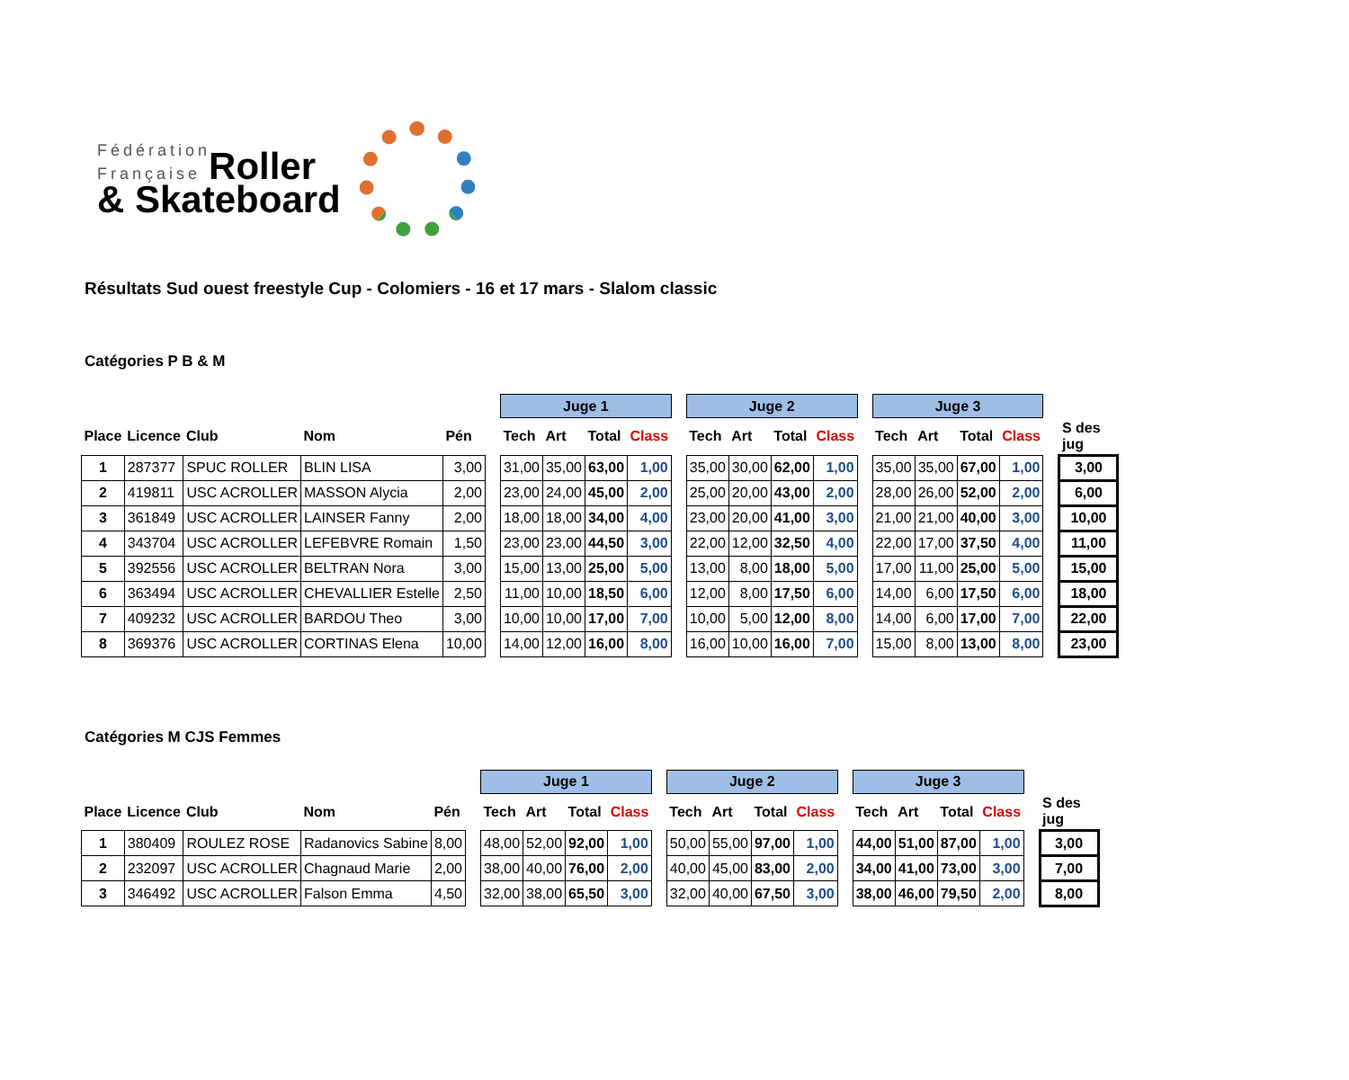Fédération
Française Roller
& Skateboard
Résultats Sud ouest freestyle Cup - Colomiers - 16 et 17 mars - Slalom classic
Catégories P B & M
| | | | | | | Juge 1 | | | | | Juge 2 | | | | | Juge 3 | | | | | |
| --- | --- | --- | --- | --- | --- | --- | --- | --- | --- | --- | --- | --- | --- | --- | --- | --- | --- | --- | --- | --- | --- |
| Place | Licence | Club | Nom | Pén | | Tech | Art | Total | Class | | Tech | Art | Total | Class | | Tech | Art | Total | Class | | S des jug |
| 1 | 287377 | SPUC ROLLER | BLIN LISA | 3,00 | | 31,00 | 35,00 | 63,00 | 1,00 | | 35,00 | 30,00 | 62,00 | 1,00 | | 35,00 | 35,00 | 67,00 | 1,00 | | 3,00 |
| 2 | 419811 | USC ACROLLER | MASSON Alycia | 2,00 | | 23,00 | 24,00 | 45,00 | 2,00 | | 25,00 | 20,00 | 43,00 | 2,00 | | 28,00 | 26,00 | 52,00 | 2,00 | | 6,00 |
| 3 | 361849 | USC ACROLLER | LAINSER Fanny | 2,00 | | 18,00 | 18,00 | 34,00 | 4,00 | | 23,00 | 20,00 | 41,00 | 3,00 | | 21,00 | 21,00 | 40,00 | 3,00 | | 10,00 |
| 4 | 343704 | USC ACROLLER | LEFEBVRE Romain | 1,50 | | 23,00 | 23,00 | 44,50 | 3,00 | | 22,00 | 12,00 | 32,50 | 4,00 | | 22,00 | 17,00 | 37,50 | 4,00 | | 11,00 |
| 5 | 392556 | USC ACROLLER | BELTRAN Nora | 3,00 | | 15,00 | 13,00 | 25,00 | 5,00 | | 13,00 | 8,00 | 18,00 | 5,00 | | 17,00 | 11,00 | 25,00 | 5,00 | | 15,00 |
| 6 | 363494 | USC ACROLLER | CHEVALLIER Estelle | 2,50 | | 11,00 | 10,00 | 18,50 | 6,00 | | 12,00 | 8,00 | 17,50 | 6,00 | | 14,00 | 6,00 | 17,50 | 6,00 | | 18,00 |
| 7 | 409232 | USC ACROLLER | BARDOU Theo | 3,00 | | 10,00 | 10,00 | 17,00 | 7,00 | | 10,00 | 5,00 | 12,00 | 8,00 | | 14,00 | 6,00 | 17,00 | 7,00 | | 22,00 |
| 8 | 369376 | USC ACROLLER | CORTINAS Elena | 10,00 | | 14,00 | 12,00 | 16,00 | 8,00 | | 16,00 | 10,00 | 16,00 | 7,00 | | 15,00 | 8,00 | 13,00 | 8,00 | | 23,00 |
Catégories M CJS Femmes
| | | | | | | Juge 1 | | | | | Juge 2 | | | | | Juge 3 | | | | | |
| --- | --- | --- | --- | --- | --- | --- | --- | --- | --- | --- | --- | --- | --- | --- | --- | --- | --- | --- | --- | --- | --- |
| Place | Licence | Club | Nom | Pén | | Tech | Art | Total | Class | | Tech | Art | Total | Class | | Tech | Art | Total | Class | | S des jug |
| 1 | 380409 | ROULEZ ROSE | Radanovics Sabine | 8,00 | | 48,00 | 52,00 | 92,00 | 1,00 | | 50,00 | 55,00 | 97,00 | 1,00 | | 44,00 | 51,00 | 87,00 | 1,00 | | 3,00 |
| 2 | 232097 | USC ACROLLER | Chagnaud Marie | 2,00 | | 38,00 | 40,00 | 76,00 | 2,00 | | 40,00 | 45,00 | 83,00 | 2,00 | | 34,00 | 41,00 | 73,00 | 3,00 | | 7,00 |
| 3 | 346492 | USC ACROLLER | Falson Emma | 4,50 | | 32,00 | 38,00 | 65,50 | 3,00 | | 32,00 | 40,00 | 67,50 | 3,00 | | 38,00 | 46,00 | 79,50 | 2,00 | | 8,00 |